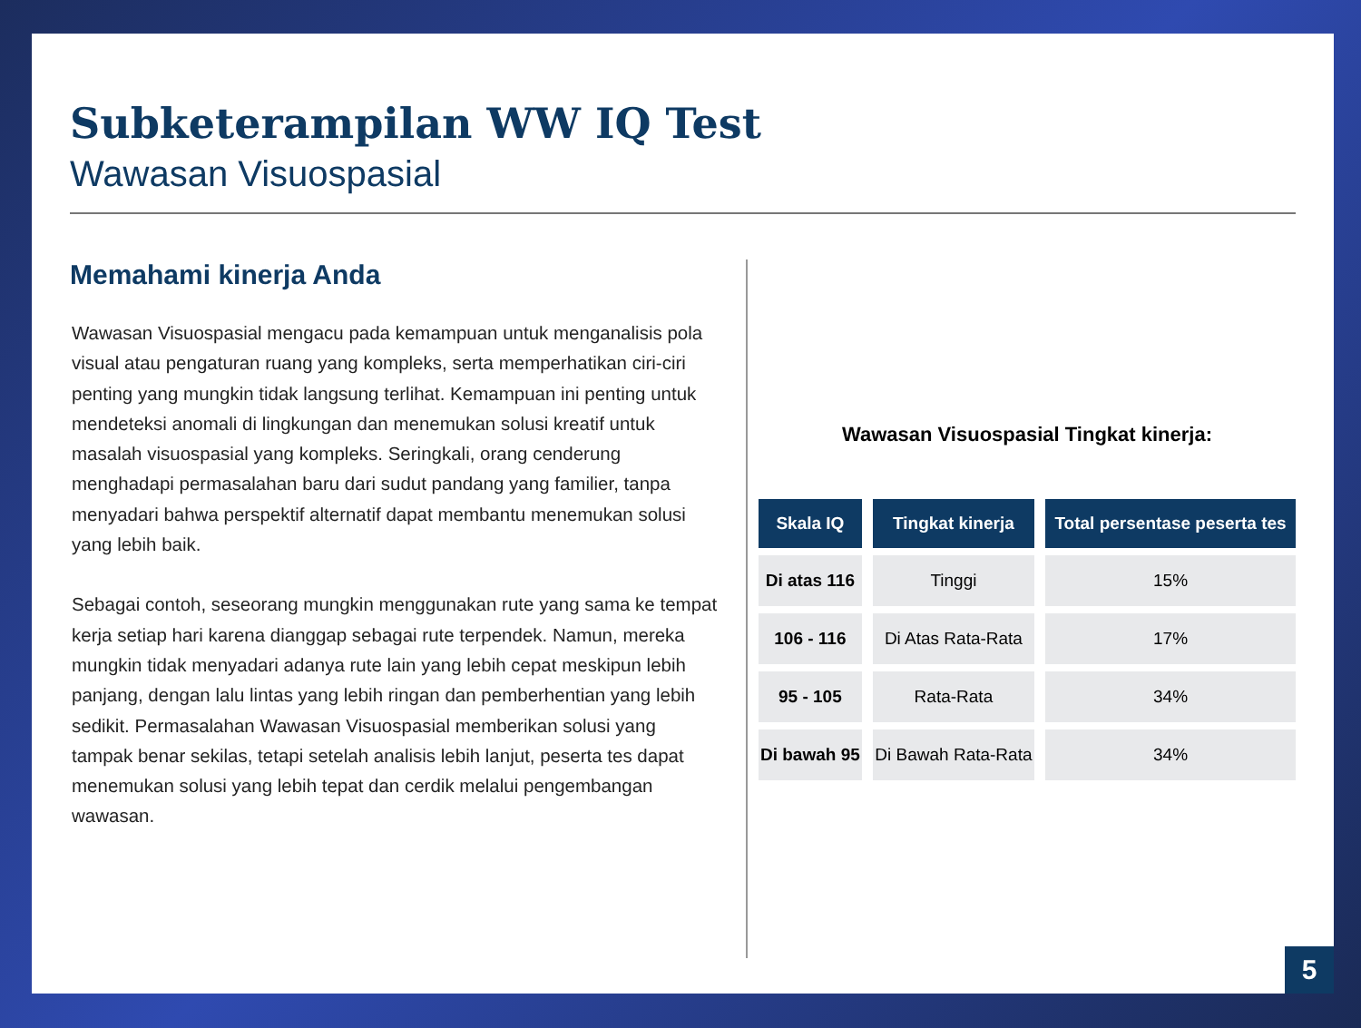Subketerampilan WW IQ Test
Wawasan Visuospasial
Memahami kinerja Anda
Wawasan Visuospasial mengacu pada kemampuan untuk menganalisis pola visual atau pengaturan ruang yang kompleks, serta memperhatikan ciri-ciri penting yang mungkin tidak langsung terlihat. Kemampuan ini penting untuk mendeteksi anomali di lingkungan dan menemukan solusi kreatif untuk masalah visuospasial yang kompleks. Seringkali, orang cenderung menghadapi permasalahan baru dari sudut pandang yang familier, tanpa menyadari bahwa perspektif alternatif dapat membantu menemukan solusi yang lebih baik.
Sebagai contoh, seseorang mungkin menggunakan rute yang sama ke tempat kerja setiap hari karena dianggap sebagai rute terpendek. Namun, mereka mungkin tidak menyadari adanya rute lain yang lebih cepat meskipun lebih panjang, dengan lalu lintas yang lebih ringan dan pemberhentian yang lebih sedikit. Permasalahan Wawasan Visuospasial memberikan solusi yang tampak benar sekilas, tetapi setelah analisis lebih lanjut, peserta tes dapat menemukan solusi yang lebih tepat dan cerdik melalui pengembangan wawasan.
Wawasan Visuospasial Tingkat kinerja:
| Skala IQ | Tingkat kinerja | Total persentase peserta tes |
| --- | --- | --- |
| Di atas 116 | Tinggi | 15% |
| 106 - 116 | Di Atas Rata-Rata | 17% |
| 95 - 105 | Rata-Rata | 34% |
| Di bawah 95 | Di Bawah Rata-Rata | 34% |
5